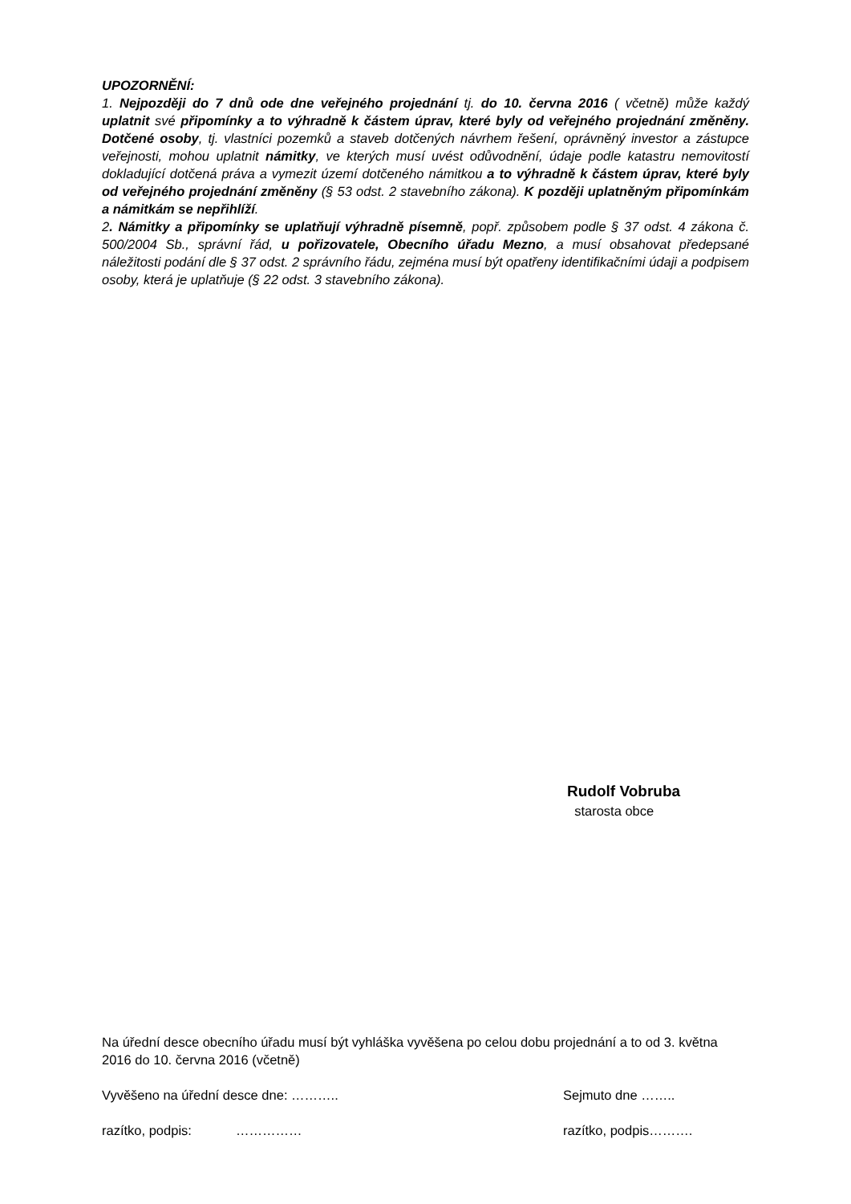UPOZORNĚNÍ:
1. Nejpozději do 7 dnů ode dne veřejného projednání tj. do 10. června 2016 ( včetně) může každý uplatnit své připomínky a to výhradně k částem úprav, které byly od veřejného projednání změněny. Dotčené osoby, tj. vlastníci pozemků a staveb dotčených návrhem řešení, oprávněný investor a zástupce veřejnosti, mohou uplatnit námitky, ve kterých musí uvést odůvodnění, údaje podle katastru nemovitostí dokladující dotčená práva a vymezit území dotčeného námitkou a to výhradně k částem úprav, které byly od veřejného projednání změněny (§ 53 odst. 2 stavebního zákona). K později uplatněným připomínkám a námitkám se nepřihlíží.
2. Námitky a připomínky se uplatňují výhradně písemně, popř. způsobem podle § 37 odst. 4 zákona č. 500/2004 Sb., správní řád, u pořizovatele, Obecního úřadu Mezno, a musí obsahovat předepsané náležitosti podání dle § 37 odst. 2 správního řádu, zejména musí být opatřeny identifikačními údaji a podpisem osoby, která je uplatňuje (§ 22 odst. 3 stavebního zákona).
Rudolf Vobruba
starosta obce
Na úřední desce obecního úřadu musí být vyhláška vyvěšena po celou dobu projednání a to od 3. května 2016 do 10. června 2016 (včetně)
Vyvěšeno na úřední desce dne: ……….. Sejmuto dne ……..
razítko, podpis: …………… razítko, podpis……….